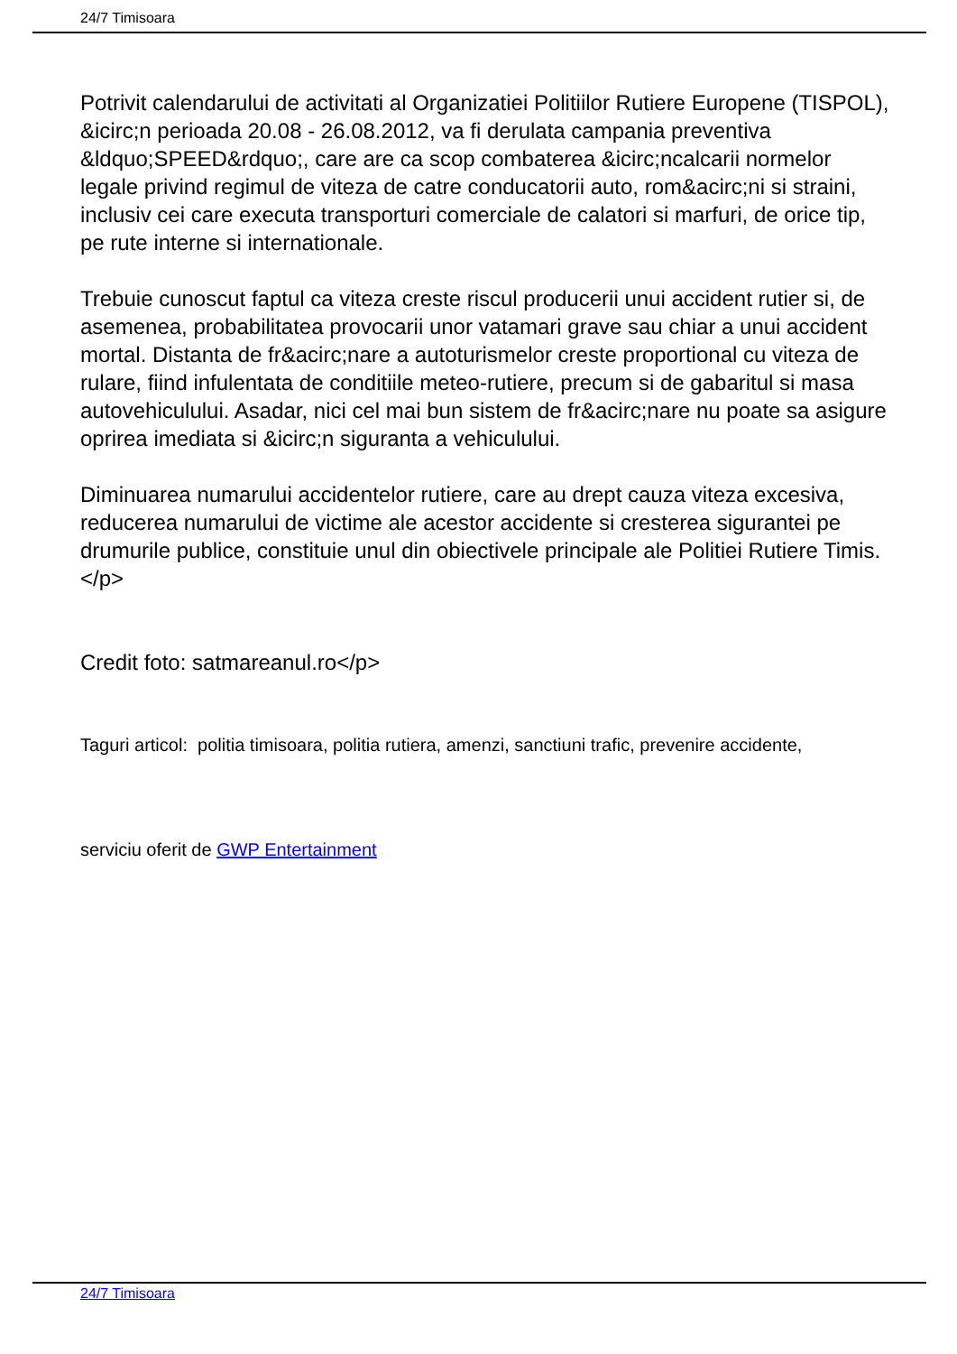24/7 Timisoara
Potrivit calendarului de activitati al Organizatiei Politiilor Rutiere Europene (TISPOL), &icirc;n perioada 20.08 - 26.08.2012, va fi derulata campania preventiva &ldquo;SPEED&rdquo;, care are ca scop combaterea &icirc;ncalcarii normelor legale privind regimul de viteza de catre conducatorii auto, rom&acirc;ni si straini, inclusiv cei care executa transporturi comerciale de calatori si marfuri, de orice tip, pe rute interne si internationale.
Trebuie cunoscut faptul ca viteza creste riscul producerii unui accident rutier si, de asemenea, probabilitatea provocarii unor vatamari grave sau chiar a unui accident mortal. Distanta de fr&acirc;nare a autoturismelor creste proportional cu viteza de rulare, fiind infulentata de conditiile meteo-rutiere, precum si de gabaritul si masa autovehiculului. Asadar, nici cel mai bun sistem de fr&acirc;nare nu poate sa asigure oprirea imediata si &icirc;n siguranta a vehiculului.
Diminuarea numarului accidentelor rutiere, care au drept cauza viteza excesiva, reducerea numarului de victime ale acestor accidente si cresterea sigurantei pe drumurile publice, constituie unul din obiectivele principale ale Politiei Rutiere Timis.</p>
Credit foto: satmareanul.ro</p>
Taguri articol: politia timisoara, politia rutiera, amenzi, sanctiuni trafic, prevenire accidente,
serviciu oferit de GWP Entertainment
24/7 Timisoara